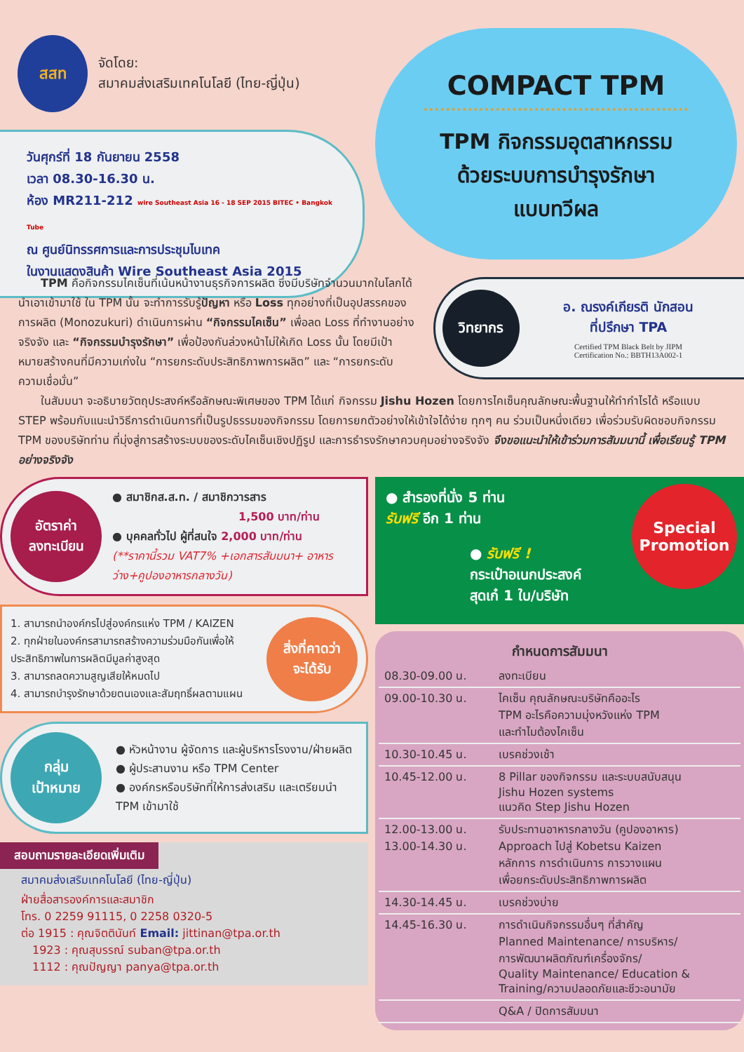สสท
จัดโดย:
สมาคมส่งเสริมเทคโนโลยี (ไทย-ญี่ปุ่น)
วันศุกร์ที่ 18 กันยายน 2558
เวลา 08.30-16.30 น.
ห้อง MR211-212 wire Southeast Asia 16 - 18 SEP 2015 BITEC • Bangkok Tube
ณ ศูนย์นิทรรศการและการประชุมไบเทค
ในงานแสดงสินค้า Wire Southeast Asia 2015
COMPACT TPM
TPM กิจกรรมอุตสาหกรรม
ด้วยระบบการบำรุงรักษา
แบบทวีผล
  TPM คือกิจกรรมไคเซ็นที่เน้นหน้างานธุรกิจการผลิต ซึ่งมีบริษัทจำนวนมากในโลกได้นำเอาเข้ามาใช้ ใน TPM นั้น จะทำการรับรู้ปัญหา หรือ Loss ทุกอย่างที่เป็นอุปสรรคของการผลิต (Monozukuri) ดำเนินการผ่าน “กิจกรรมไคเซ็น” เพื่อลด Loss ที่ทำงานอย่างจริงจัง และ “กิจกรรมบำรุงรักษา” เพื่อป้องกันล่วงหน้าไม่ให้เกิด Loss นั้น โดยมีเป้าหมายสร้างคนที่มีความเก่งใน “การยกระดับประสิทธิภาพการผลิต” และ “การยกระดับความเชื่อมั่น”
วิทยากร
อ. ณรงค์เกียรติ นักสอน
ที่ปรึกษา TPA
Certified TPM Black Belt by JIPM
Certification No.: BBTH13A002-1
  ในสัมมนา จะอธิบายวัตถุประสงค์หรือลักษณะพิเศษของ TPM ได้แก่ กิจกรรม Jishu Hozen โดยการไคเซ็นคุณลักษณะพื้นฐานให้ทำกำไรได้ หรือแบบ STEP พร้อมกับแนะนำวิธีการดำเนินการที่เป็นรูปธรรมของกิจกรรม โดยการยกตัวอย่างให้เข้าใจได้ง่าย ทุกๆ คน ร่วมเป็นหนึ่งเดียว เพื่อร่วมรับผิดชอบกิจกรรม TPM ของบริษัทท่าน ที่มุ่งสู่การสร้างระบบของระดับไคเซ็นเชิงปฏิรูป และการธำรงรักษาควบคุมอย่างจริงจัง จึงขอแนะนำให้เข้าร่วมการสัมมนานี้ เพื่อเรียนรู้ TPM อย่างจริงจัง
อัตราค่า
ลงทะเบียน
● สมาชิกส.ส.ท. / สมาชิกวารสาร
1,500 บาท/ท่าน
● บุคคลทั่วไป ผู้ที่สนใจ 2,000 บาท/ท่าน
(**ราคานี้รวม VAT7% +เอกสารสัมมนา+ อาหารว่าง+คูปองอาหารกลางวัน)
1. สามารถนำองค์กรไปสู่องค์กรแห่ง TPM / KAIZEN
2. ทุกฝ่ายในองค์กรสามารถสร้างความร่วมมือกันเพื่อให้ประสิทธิภาพในการผลิตมีมูลค่าสูงสุด
3. สามารถลดความสูญเสียให้หมดไป
4. สามารถบำรุงรักษาด้วยตนเองและสัมฤทธิ์ผลตามแผน
สิ่งที่คาดว่า
จะได้รับ
กลุ่ม
เป้าหมาย
● หัวหน้างาน ผู้จัดการ และผู้บริหารโรงงาน/ฝ่ายผลิต
● ผู้ประสานงาน หรือ TPM Center
● องค์กรหรือบริษัทที่ให้การส่งเสริม และเตรียมนำ TPM เข้ามาใช้
สอบถามรายละเอียดเพิ่มเติม
สมาคมส่งเสริมเทคโนโลยี (ไทย-ญี่ปุ่น)
ฝ่ายสื่อสารองค์การและสมาชิก
โทร. 0 2259 91115, 0 2258 0320-5
ต่อ 1915 : คุณจิตตินันท์ Email: jittinan@tpa.or.th
 1923 : คุณสุบรรณ์ suban@tpa.or.th
 1112 : คุณปัญญา panya@tpa.or.th
● สำรองที่นั่ง 5 ท่าน
รับฟรี อีก 1 ท่าน
● รับฟรี !
กระเป๋าอเนกประสงค์
สุดเก๋ 1 ใบ/บริษัท
Special
Promotion
กำหนดการสัมมนา
| 08.30-09.00 น. | ลงทะเบียน |
| 09.00-10.30 น. | ไคเซ็น คุณลักษณะบริษัทคืออะไร TPM อะไรคือความมุ่งหวังแห่ง TPM และทำไมต้องไคเซ็น |
| 10.30-10.45 น. | เบรคช่วงเช้า |
| 10.45-12.00 น. | 8 Pillar ของกิจกรรม และระบบสนับสนุน Jishu Hozen systems แนวคิด Step Jishu Hozen |
| 12.00-13.00 น. 13.00-14.30 น. | รับประทานอาหารกลางวัน (คูปองอาหาร) Approach ไปสู่ Kobetsu Kaizen หลักการ การดำเนินการ การวางแผน เพื่อยกระดับประสิทธิภาพการผลิต |
| 14.30-14.45 น. | เบรคช่วงบ่าย |
| 14.45-16.30 น. | การดำเนินกิจกรรมอื่นๆ ที่สำคัญ Planned Maintenance/ การบริหาร/ การพัฒนาผลิตภัณฑ์เครื่องจักร/ Quality Maintenance/ Education & Training/ความปลอดภัยและชีวะอนามัย |
| | Q&A / ปิดการสัมมนา |